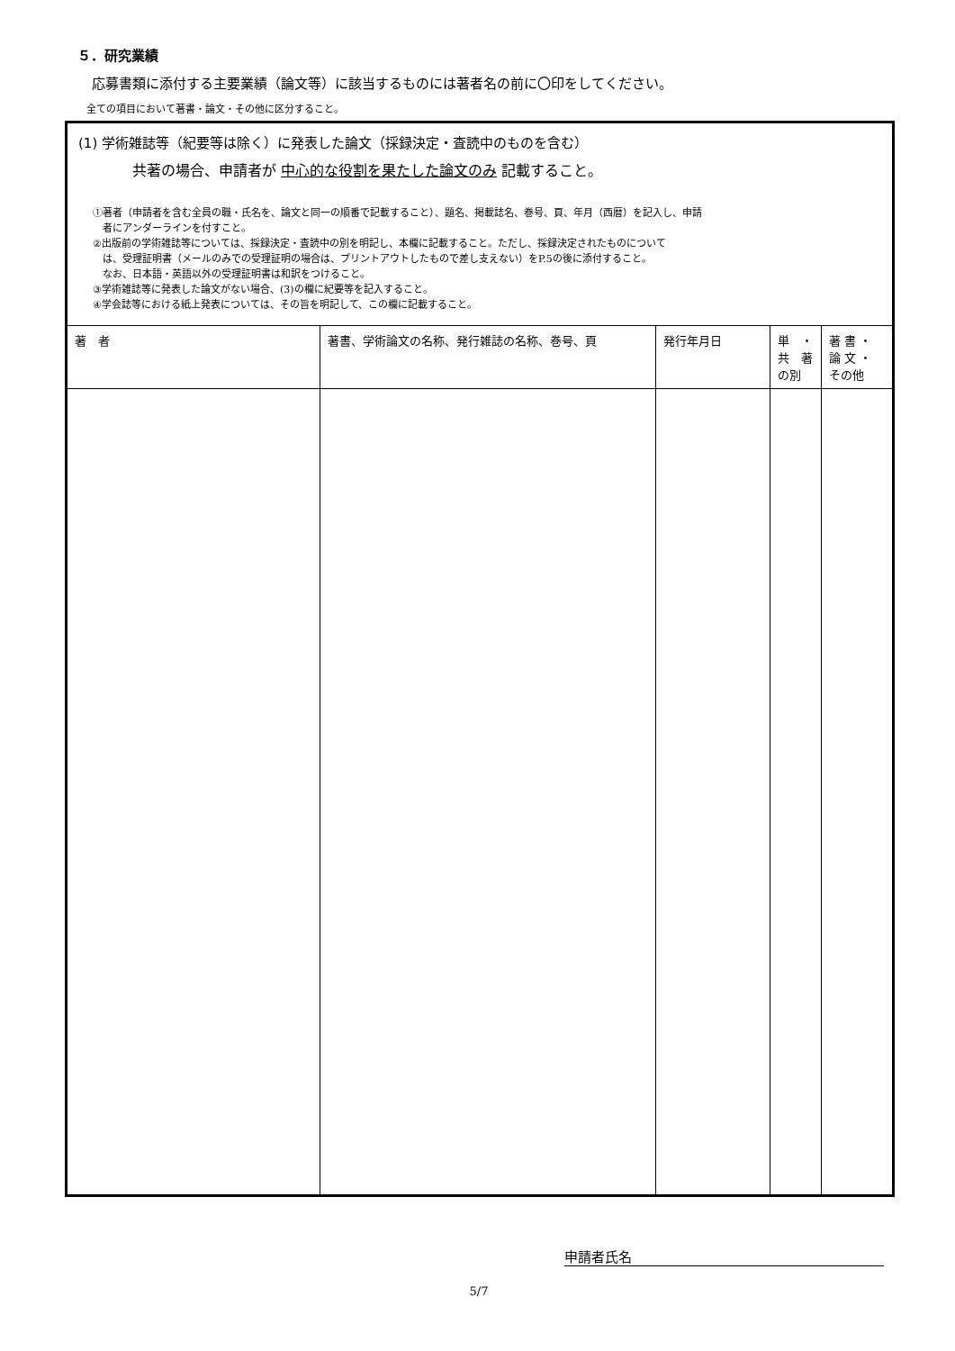５．研究業績
応募書類に添付する主要業績（論文等）に該当するものには著者名の前に〇印をしてください。
全ての項目において著書・論文・その他に区分すること。
| (1) 学術雑誌等（紀要等は除く）に発表した論文（採録決定・査読中のものを含む） 共著の場合、申請者が 中心的な役割を果たした論文のみ 記載すること。 ①著者（申請者を含む全員の職・氏名を、論文と同一の順番で記載すること）、題名、掲載誌名、巻号、頁、年月（西暦）を記入し、申請 者にアンダーラインを付すこと。 ②出版前の学術雑誌等については、採録決定・査読中の別を明記し、本欄に記載すること。ただし、採録決定されたものについて は、受理証明書（メールのみでの受理証明の場合は、プリントアウトしたもので差し支えない）をP.5の後に添付すること。 なお、日本語・英語以外の受理証明書は和訳をつけること。 ③学術雑誌等に発表した論文がない場合、(3)の欄に紀要等を記入すること。 ④学会誌等における紙上発表については、その旨を明記して、この欄に記載すること。 | | | | |
| 著 者 | 著書、学術論文の名称、発行雑誌の名称、巻号、頁 | 発行年月日 | 単 ・ 共 著 の別 | 著 書 ・ 論 文 ・ その他 |
申請者氏名
5/7